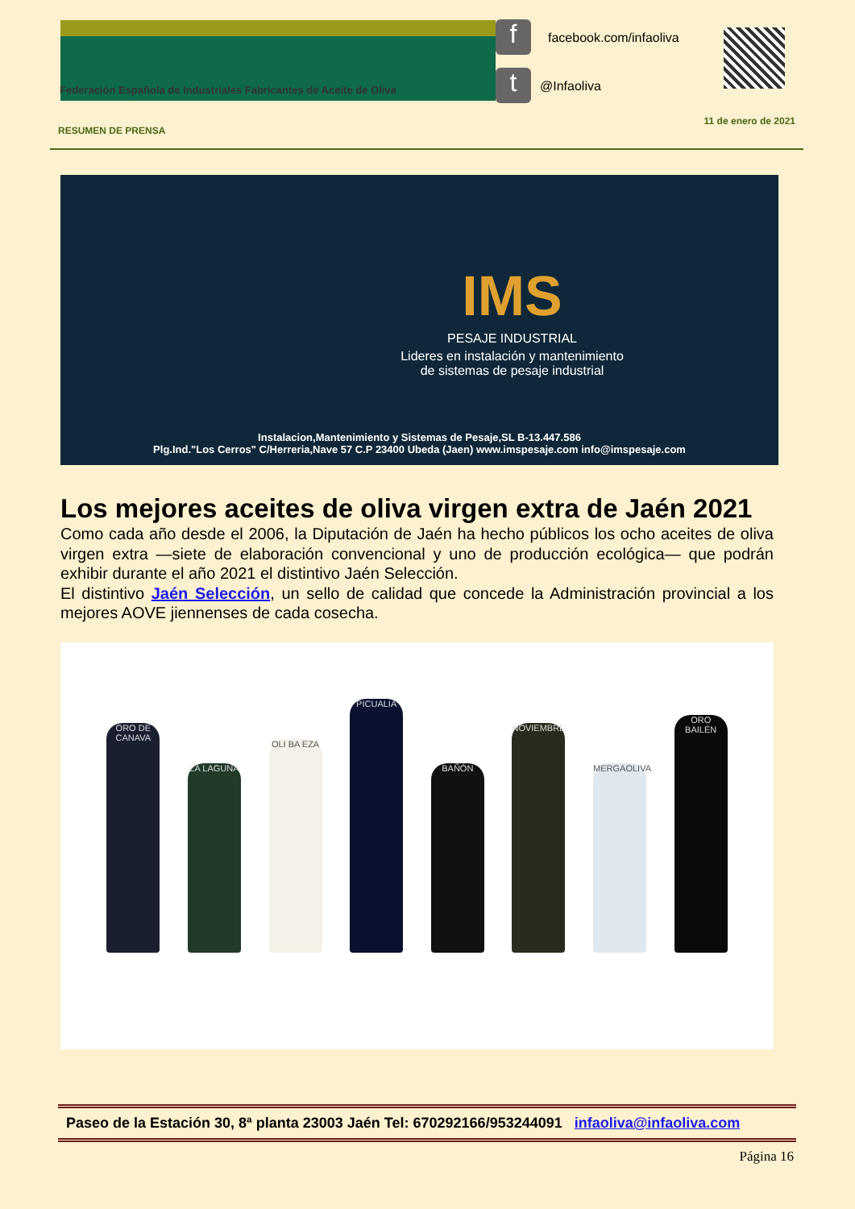Federación Española de Industriales Fabricantes de Aceite de Oliva
f
t
facebook.com/infaoliva
@Infaoliva
RESUMEN DE PRENSA
11 de enero de 2021
IMS
PESAJE INDUSTRIAL
Lideres en instalación y mantenimiento
de sistemas de pesaje industrial
Instalacion,Mantenimiento y Sistemas de Pesaje,SL B-13.447.586
Plg.Ind."Los Cerros" C/Herreria,Nave 57 C.P 23400 Ubeda (Jaen) www.imspesaje.com info@imspesaje.com
Los mejores aceites de oliva virgen extra de Jaén 2021
Como cada año desde el 2006, la Diputación de Jaén ha hecho públicos los ocho aceites de oliva virgen extra —siete de elaboración convencional y uno de producción ecológica— que podrán exhibir durante el año 2021 el distintivo Jaén Selección.
El distintivo Jaén Selección, un sello de calidad que concede la Administración provincial a los mejores AOVE jiennenses de cada cosecha.
ORO DE CANAVA
LA LAGUNA
OLI BA EZA
PICUALIA
BAÑÓN
NOVIEMBRE
MERGAOLIVA
ORO BAILÉN
Paseo de la Estación 30, 8ª planta 23003 Jaén Tel: 670292166/953244091 infaoliva@infaoliva.com
Página 16